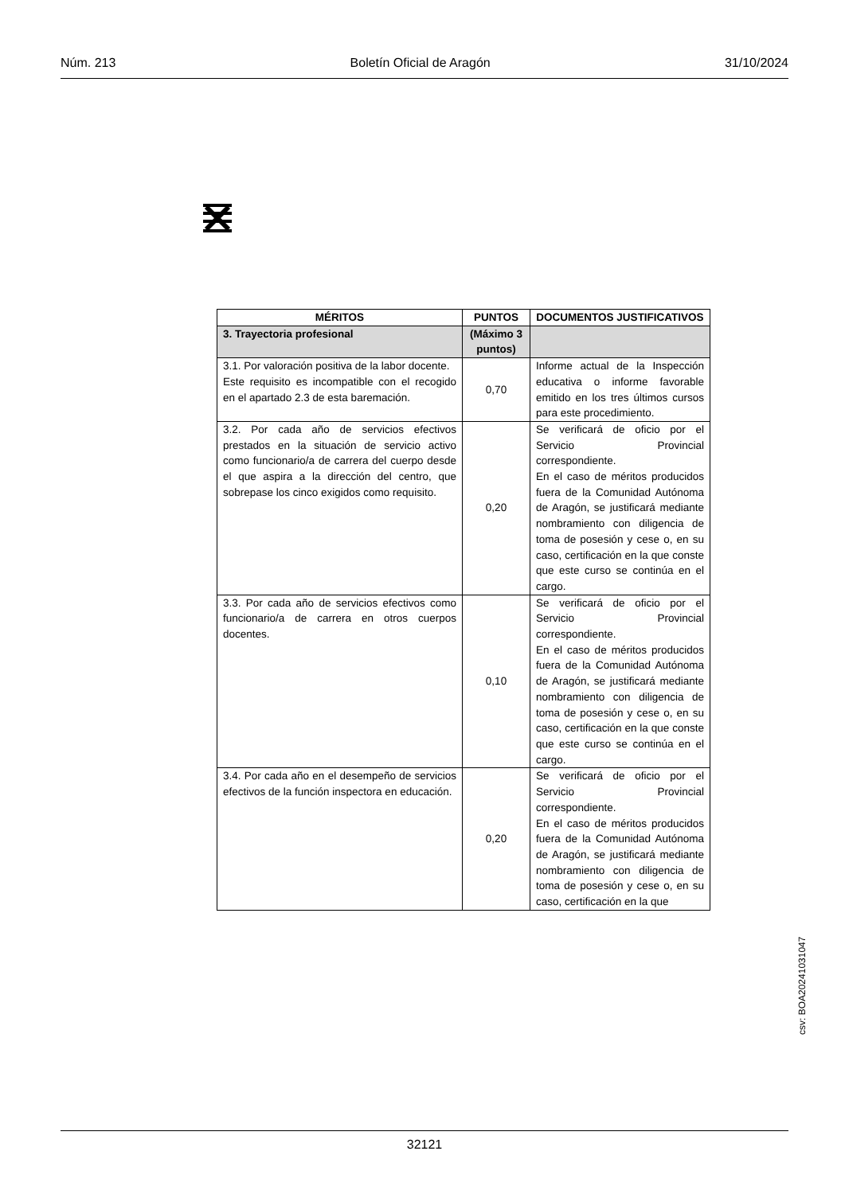Núm. 213 Boletín Oficial de Aragón 31/10/2024
| MÉRITOS | PUNTOS | DOCUMENTOS JUSTIFICATIVOS |
| --- | --- | --- |
| 3. Trayectoria profesional | (Máximo 3 puntos) | |
| 3.1. Por valoración positiva de la labor docente. Este requisito es incompatible con el recogido en el apartado 2.3 de esta baremación. | 0,70 | Informe actual de la Inspección educativa o informe favorable emitido en los tres últimos cursos para este procedimiento. |
| 3.2. Por cada año de servicios efectivos prestados en la situación de servicio activo como funcionario/a de carrera del cuerpo desde el que aspira a la dirección del centro, que sobrepase los cinco exigidos como requisito. | 0,20 | Se verificará de oficio por el Servicio Provincial correspondiente. En el caso de méritos producidos fuera de la Comunidad Autónoma de Aragón, se justificará mediante nombramiento con diligencia de toma de posesión y cese o, en su caso, certificación en la que conste que este curso se continúa en el cargo. |
| 3.3. Por cada año de servicios efectivos como funcionario/a de carrera en otros cuerpos docentes. | 0,10 | Se verificará de oficio por el Servicio Provincial correspondiente. En el caso de méritos producidos fuera de la Comunidad Autónoma de Aragón, se justificará mediante nombramiento con diligencia de toma de posesión y cese o, en su caso, certificación en la que conste que este curso se continúa en el cargo. |
| 3.4. Por cada año en el desempeño de servicios efectivos de la función inspectora en educación. | 0,20 | Se verificará de oficio por el Servicio Provincial correspondiente. En el caso de méritos producidos fuera de la Comunidad Autónoma de Aragón, se justificará mediante nombramiento con diligencia de toma de posesión y cese o, en su caso, certificación en la que |
csv: BOA20241031047
32121